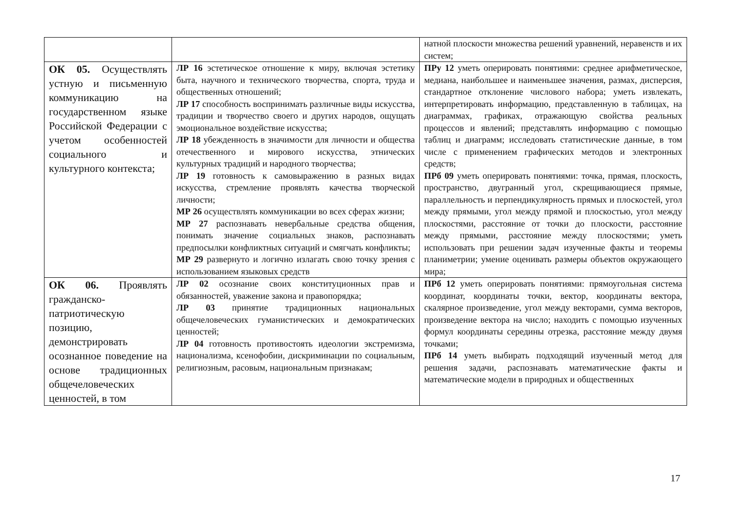| | | натной плоскости множества решений уравнений, неравенств и их систем; |
| ОК 05. Осуществлять устную и письменную коммуникацию на государственном языке Российской Федерации с учетом особенностей социального и культурного контекста; | ЛР 16 эстетическое отношение к миру, включая эстетику быта, научного и технического творчества, спорта, труда и общественных отношений; ЛР 17 способность воспринимать различные виды искусства, традиции и творчество своего и других народов, ощущать эмоциональное воздействие искусства; ЛР 18 убежденность в значимости для личности и общества отечественного и мирового искусства, этнических культурных традиций и народного творчества; ЛР 19 готовность к самовыражению в разных видах искусства, стремление проявлять качества творческой личности; МР 26 осуществлять коммуникации во всех сферах жизни; МР 27 распознавать невербальные средства общения, понимать значение социальных знаков, распознавать предпосылки конфликтных ситуаций и смягчать конфликты; МР 29 развернуто и логично излагать свою точку зрения с использованием языковых средств | ПРу 12 уметь оперировать понятиями: среднее арифметическое, медиана, наибольшее и наименьшее значения, размах, дисперсия, стандартное отклонение числового набора; уметь извлекать, интерпретировать информацию, представленную в таблицах, на диаграммах, графиках, отражающую свойства реальных процессов и явлений; представлять информацию с помощью таблиц и диаграмм; исследовать статистические данные, в том числе с применением графических методов и электронных средств; ПРб 09 уметь оперировать понятиями: точка, прямая, плоскость, пространство, двугранный угол, скрещивающиеся прямые, параллельность и перпендикулярность прямых и плоскостей, угол между прямыми, угол между прямой и плоскостью, угол между плоскостями, расстояние от точки до плоскости, расстояние между прямыми, расстояние между плоскостями; уметь использовать при решении задач изученные факты и теоремы планиметрии; умение оценивать размеры объектов окружающего мира; |
| ОК 06. Проявлять гражданско-патриотическую позицию, демонстрировать осознанное поведение на основе традиционных общечеловеческих ценностей, в том | ЛР 02 осознание своих конституционных прав и обязанностей, уважение закона и правопорядка; ЛР 03 принятие традиционных национальных общечеловеческих гуманистических и демократических ценностей; ЛР 04 готовность противостоять идеологии экстремизма, национализма, ксенофобии, дискриминации по социальным, религиозным, расовым, национальным признакам; | ПРб 12 уметь оперировать понятиями: прямоугольная система координат, координаты точки, вектор, координаты вектора, скалярное произведение, угол между векторами, сумма векторов, произведение вектора на число; находить с помощью изученных формул координаты середины отрезка, расстояние между двумя точками; ПРб 14 уметь выбирать подходящий изученный метод для решения задачи, распознавать математические факты и математические модели в природных и общественных |
17